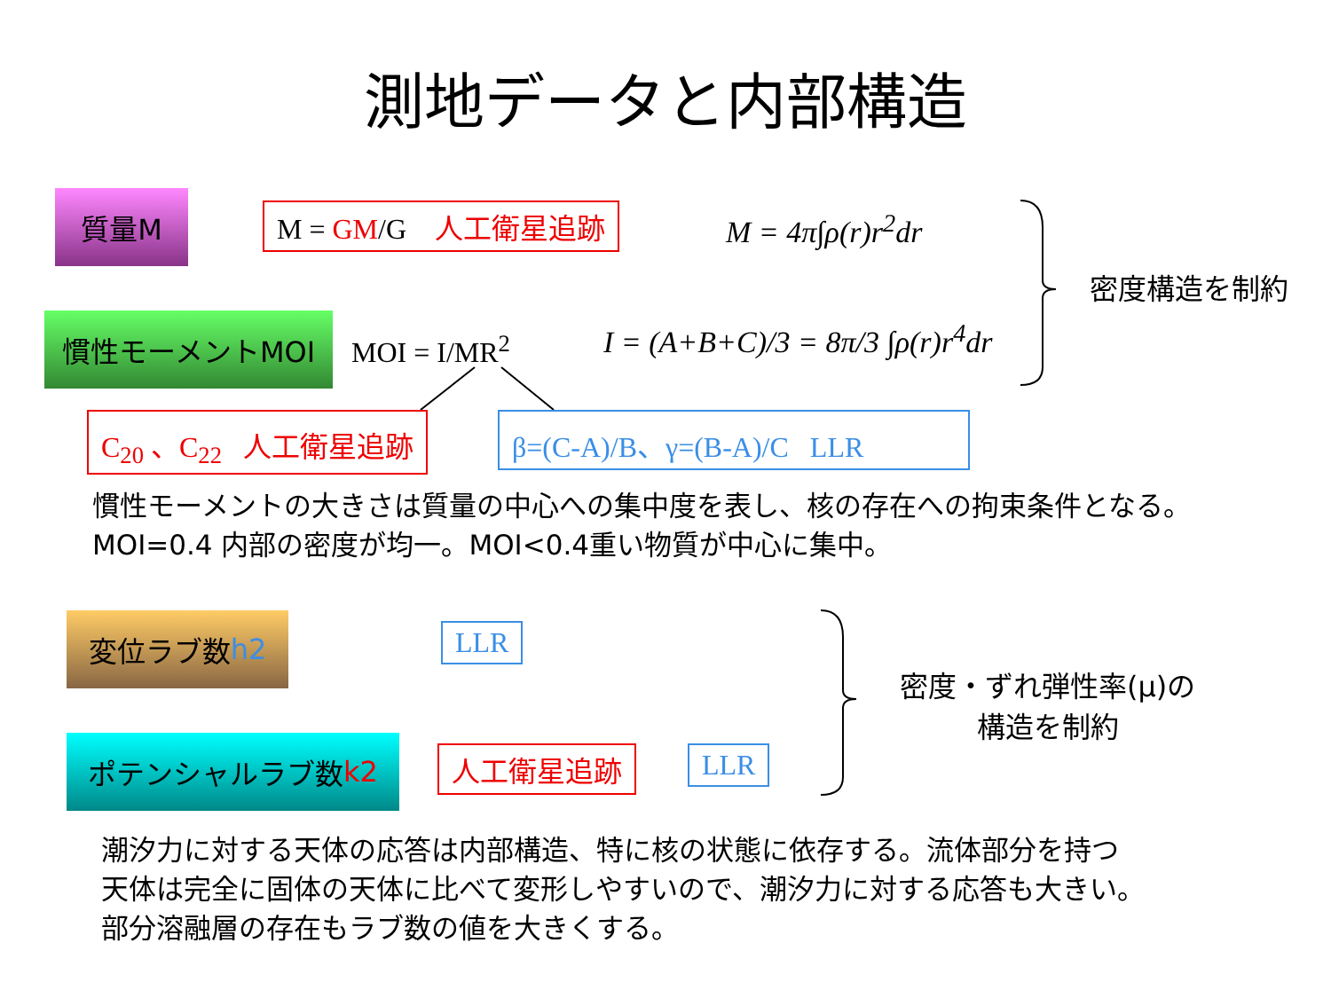測地データと内部構造
質量M M = GM/G 人工衛星追跡 M = 4π∫ρ(r)r<sup>2</sup>dr
密度構造を制約
慣性モーメントMOI
MOI = I/MR<sup>2</sup> I = (A+B+C)/3 = 8π/3 ∫ρ(r)r<sup>4</sup>dr
C<sub>20</sub> 、C<sub>22</sub> 人工衛星追跡 β=(C-A)/B、γ=(B-A)/C LLR
慣性モーメントの大きさは質量の中心への集中度を表し、核の存在への拘束条件となる。
MOI=0.4 内部の密度が均一。MOI<0.4重い物質が中心に集中。
変位ラブ数 h2 LLR
密度・ずれ弾性率(μ)の
構造を制約
ポテンシャルラブ数 k2 人工衛星追跡 LLR
潮汐力に対する天体の応答は内部構造、特に核の状態に依存する。流体部分を持つ
天体は完全に固体の天体に比べて変形しやすいので、潮汐力に対する応答も大きい。
部分溶融層の存在もラブ数の値を大きくする。